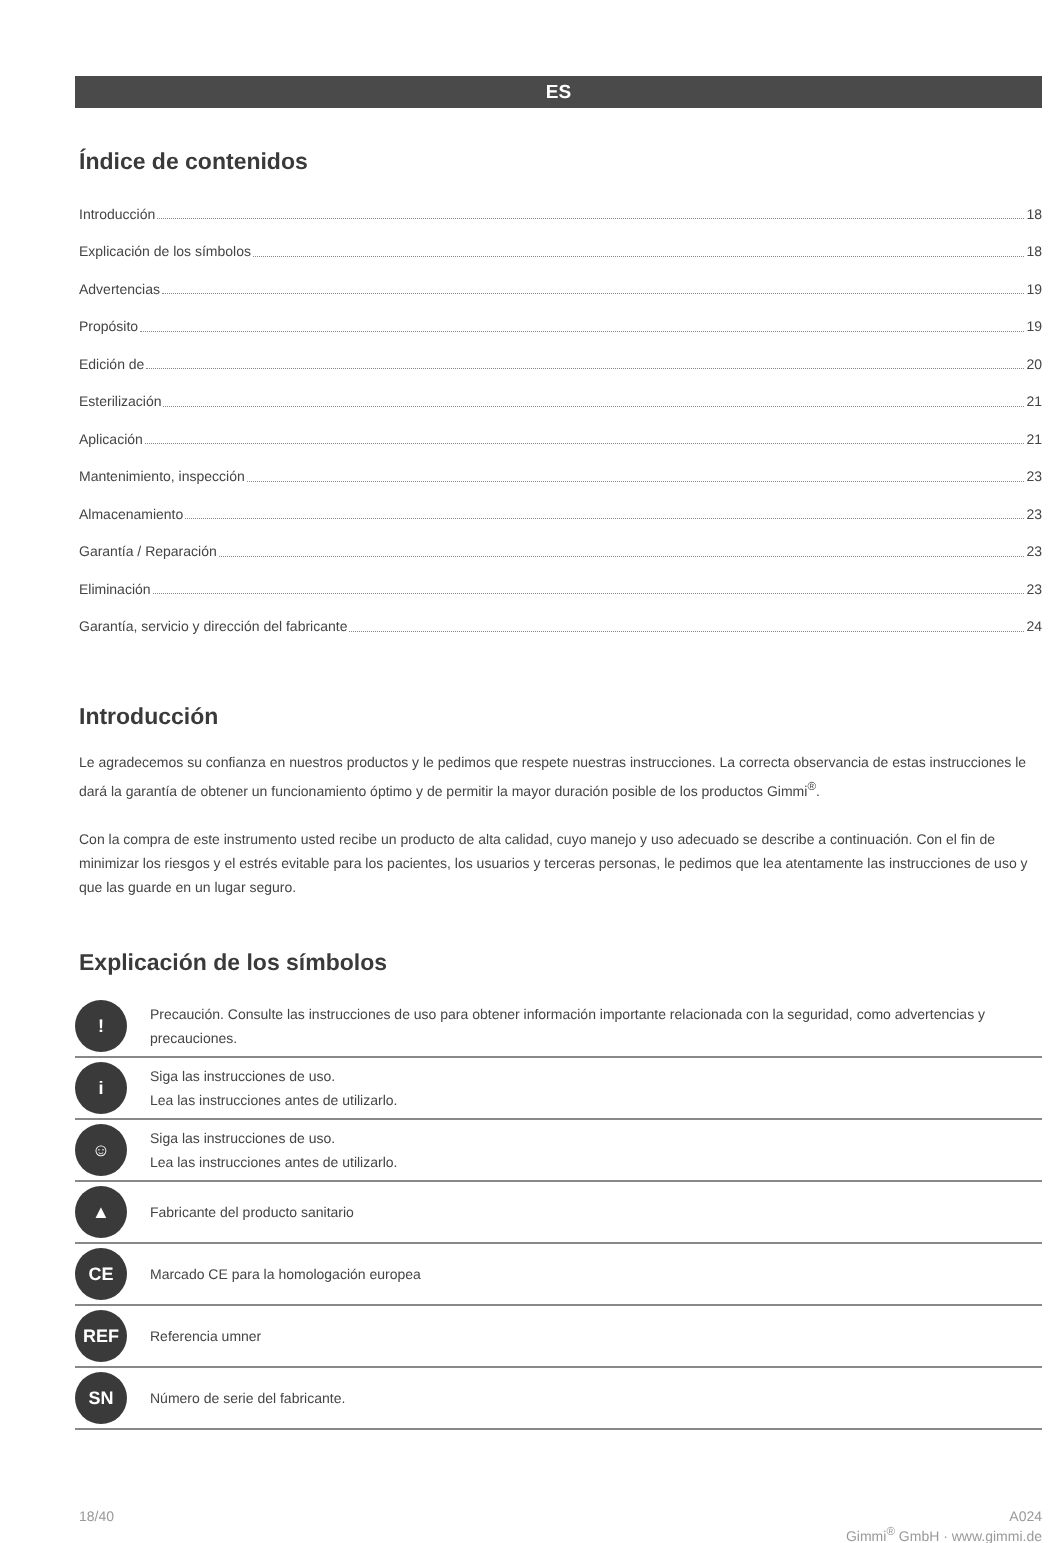ES
Índice de contenidos
Introducción 18
Explicación de los símbolos 18
Advertencias 19
Propósito 19
Edición de 20
Esterilización 21
Aplicación 21
Mantenimiento, inspección 23
Almacenamiento 23
Garantía / Reparación 23
Eliminación 23
Garantía, servicio y dirección del fabricante 24
Introducción
Le agradecemos su confianza en nuestros productos y le pedimos que respete nuestras instrucciones. La correcta observancia de estas instrucciones le dará la garantía de obtener un funcionamiento óptimo y de permitir la mayor duración posible de los productos Gimmi<sup>®</sup>.
Con la compra de este instrumento usted recibe un producto de alta calidad, cuyo manejo y uso adecuado se describe a continuación. Con el fin de minimizar los riesgos y el estrés evitable para los pacientes, los usuarios y terceras personas, le pedimos que lea atentamente las instrucciones de uso y que las guarde en un lugar seguro.
Explicación de los símbolos
| ! | Precaución. Consulte las instrucciones de uso para obtener información importante relacionada con la seguridad, como advertencias y precauciones. |
| i | Siga las instrucciones de uso. Lea las instrucciones antes de utilizarlo. |
| ☺ | Siga las instrucciones de uso. Lea las instrucciones antes de utilizarlo. |
| ▲ | Fabricante del producto sanitario |
| CE | Marcado CE para la homologación europea |
| REF | Referencia umner |
| SN | Número de serie del fabricante. |
18/40 A024
Gimmi<sup>®</sup> GmbH · www.gimmi.de